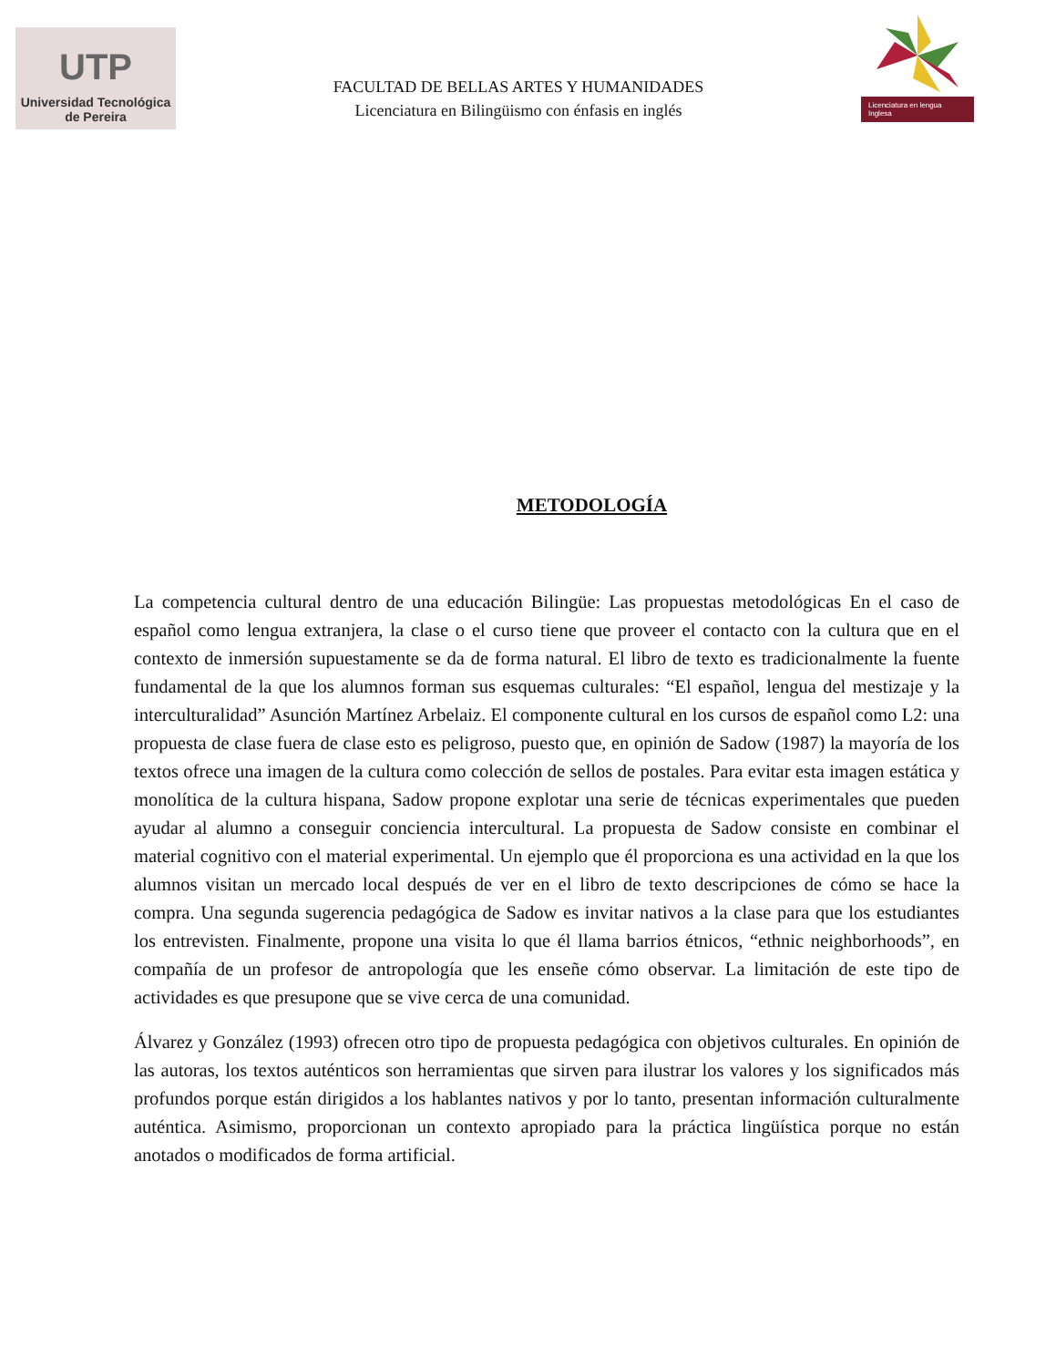UTP
Universidad Tecnológica
de Pereira
FACULTAD DE BELLAS ARTES Y HUMANIDADES
Licenciatura en Bilingüismo con énfasis en inglés
Licenciatura en lengua Inglesa
METODOLOGÍA
La competencia cultural dentro de una educación Bilingüe: Las propuestas metodológicas En el caso de español como lengua extranjera, la clase o el curso tiene que proveer el contacto con la cultura que en el contexto de inmersión supuestamente se da de forma natural. El libro de texto es tradicionalmente la fuente fundamental de la que los alumnos forman sus esquemas culturales: “El español, lengua del mestizaje y la interculturalidad” Asunción Martínez Arbelaiz. El componente cultural en los cursos de español como L2: una propuesta de clase fuera de clase esto es peligroso, puesto que, en opinión de Sadow (1987) la mayoría de los textos ofrece una imagen de la cultura como colección de sellos de postales. Para evitar esta imagen estática y monolítica de la cultura hispana, Sadow propone explotar una serie de técnicas experimentales que pueden ayudar al alumno a conseguir conciencia intercultural. La propuesta de Sadow consiste en combinar el material cognitivo con el material experimental. Un ejemplo que él proporciona es una actividad en la que los alumnos visitan un mercado local después de ver en el libro de texto descripciones de cómo se hace la compra. Una segunda sugerencia pedagógica de Sadow es invitar nativos a la clase para que los estudiantes los entrevisten. Finalmente, propone una visita lo que él llama barrios étnicos, “ethnic neighborhoods”, en compañía de un profesor de antropología que les enseñe cómo observar. La limitación de este tipo de actividades es que presupone que se vive cerca de una comunidad.
Álvarez y González (1993) ofrecen otro tipo de propuesta pedagógica con objetivos culturales. En opinión de las autoras, los textos auténticos son herramientas que sirven para ilustrar los valores y los significados más profundos porque están dirigidos a los hablantes nativos y por lo tanto, presentan información culturalmente auténtica. Asimismo, proporcionan un contexto apropiado para la práctica lingüística porque no están anotados o modificados de forma artificial.